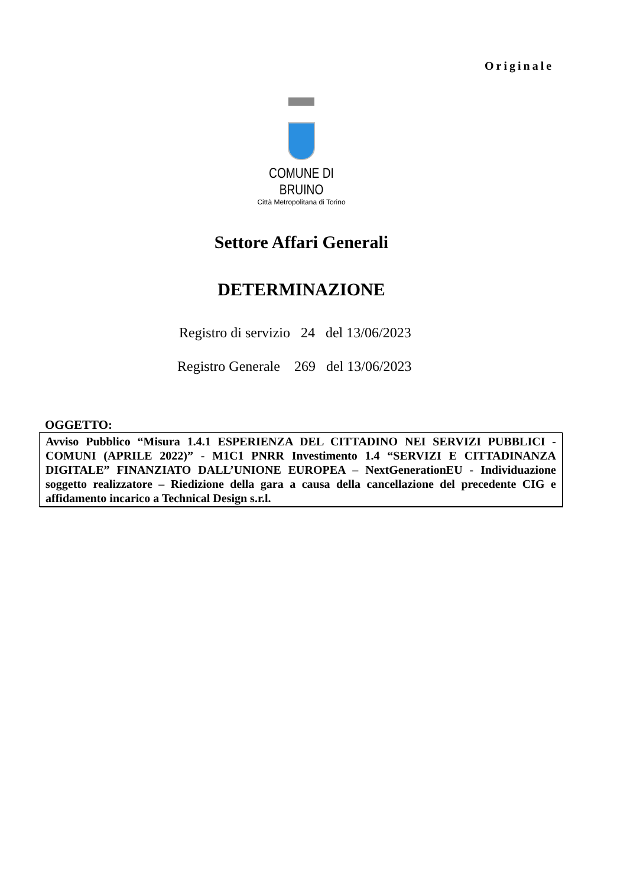Originale
COMUNE DI BRUINO
Città Metropolitana di Torino
Settore Affari Generali
DETERMINAZIONE
Registro di servizio 24 del 13/06/2023
Registro Generale 269 del 13/06/2023
OGGETTO:
Avviso Pubblico “Misura 1.4.1 ESPERIENZA DEL CITTADINO NEI SERVIZI PUBBLICI - COMUNI (APRILE 2022)” - M1C1 PNRR Investimento 1.4 “SERVIZI E CITTADINANZA DIGITALE” FINANZIATO DALL’UNIONE EUROPEA – NextGenerationEU - Individuazione soggetto realizzatore – Riedizione della gara a causa della cancellazione del precedente CIG e affidamento incarico a Technical Design s.r.l.